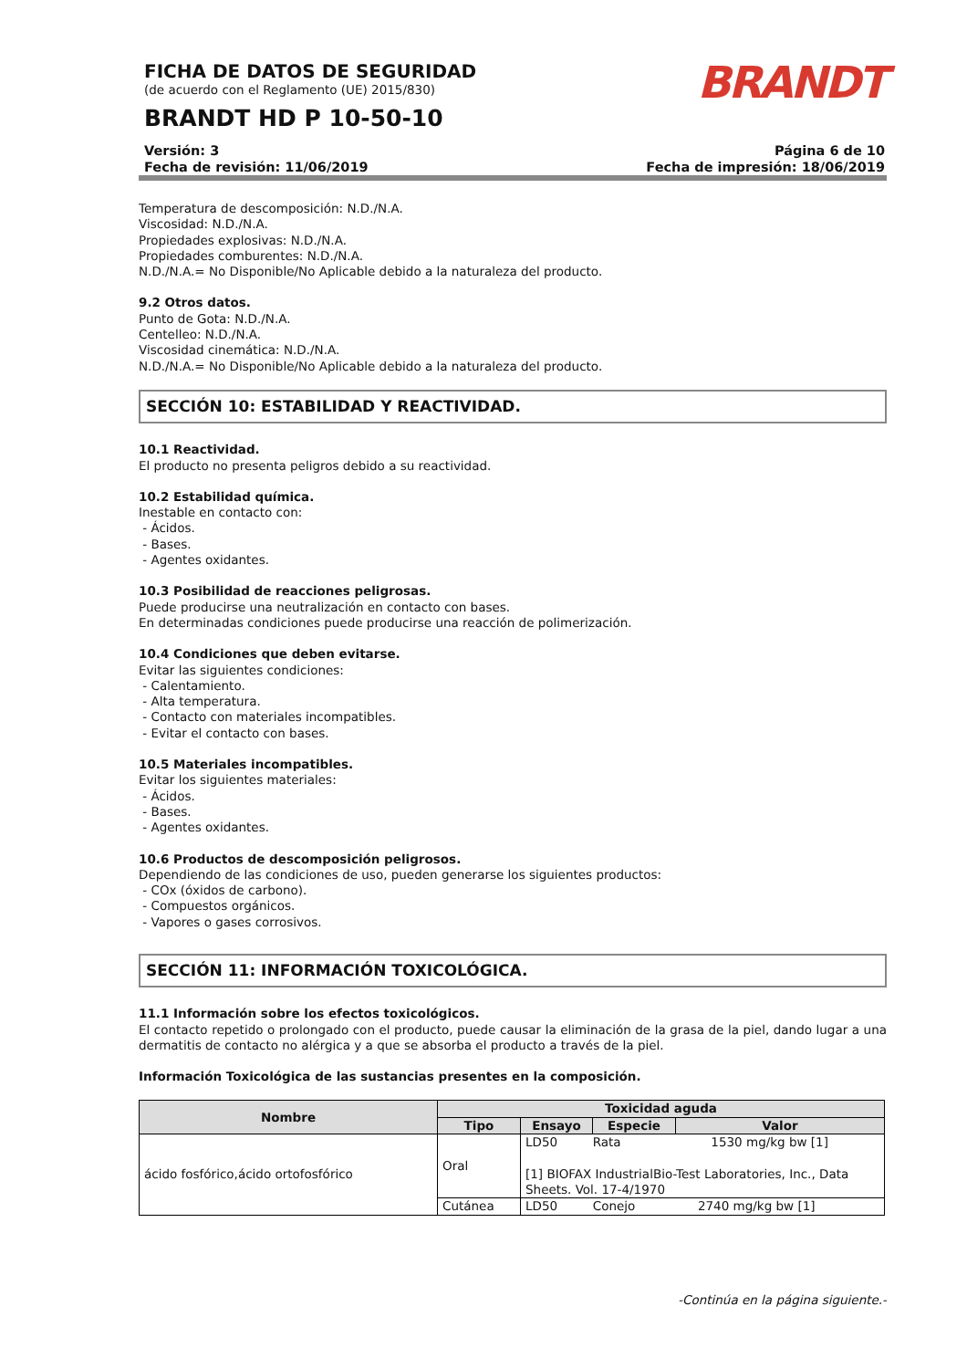FICHA DE DATOS DE SEGURIDAD
(de acuerdo con el Reglamento (UE) 2015/830)
BRANDT HD P 10-50-10
BRANDT
Versión: 3
Fecha de revisión: 11/06/2019
Página 6 de 10
Fecha de impresión: 18/06/2019
Temperatura de descomposición: N.D./N.A.
Viscosidad: N.D./N.A.
Propiedades explosivas: N.D./N.A.
Propiedades comburentes: N.D./N.A.
N.D./N.A.= No Disponible/No Aplicable debido a la naturaleza del producto.
9.2 Otros datos.
Punto de Gota: N.D./N.A.
Centelleo: N.D./N.A.
Viscosidad cinemática: N.D./N.A.
N.D./N.A.= No Disponible/No Aplicable debido a la naturaleza del producto.
SECCIÓN 10: ESTABILIDAD Y REACTIVIDAD.
10.1 Reactividad.
El producto no presenta peligros debido a su reactividad.
10.2 Estabilidad química.
Inestable en contacto con:
- Ácidos.
- Bases.
- Agentes oxidantes.
10.3 Posibilidad de reacciones peligrosas.
Puede producirse una neutralización en contacto con bases.
En determinadas condiciones puede producirse una reacción de polimerización.
10.4 Condiciones que deben evitarse.
Evitar las siguientes condiciones:
- Calentamiento.
- Alta temperatura.
- Contacto con materiales incompatibles.
- Evitar el contacto con bases.
10.5 Materiales incompatibles.
Evitar los siguientes materiales:
- Ácidos.
- Bases.
- Agentes oxidantes.
10.6 Productos de descomposición peligrosos.
Dependiendo de las condiciones de uso, pueden generarse los siguientes productos:
- COx (óxidos de carbono).
- Compuestos orgánicos.
- Vapores o gases corrosivos.
SECCIÓN 11: INFORMACIÓN TOXICOLÓGICA.
11.1 Información sobre los efectos toxicológicos.
El contacto repetido o prolongado con el producto, puede causar la eliminación de la grasa de la piel, dando lugar a una dermatitis de contacto no alérgica y a que se absorba el producto a través de la piel.
Información Toxicológica de las sustancias presentes en la composición.
| Nombre | Toxicidad aguda | | | |
| --- | --- | --- | --- | --- |
| | Tipo | Ensayo | Especie | Valor |
| ácido fosfórico,ácido ortofosfórico | Oral | LD50 Rata 1530 mg/kg bw [1] [1] BIOFAX IndustrialBio-Test Laboratories, Inc., Data Sheets. Vol. 17-4/1970 | | |
| | Cutánea | LD50 Conejo 2740 mg/kg bw [1] | | |
-Continúa en la página siguiente.-